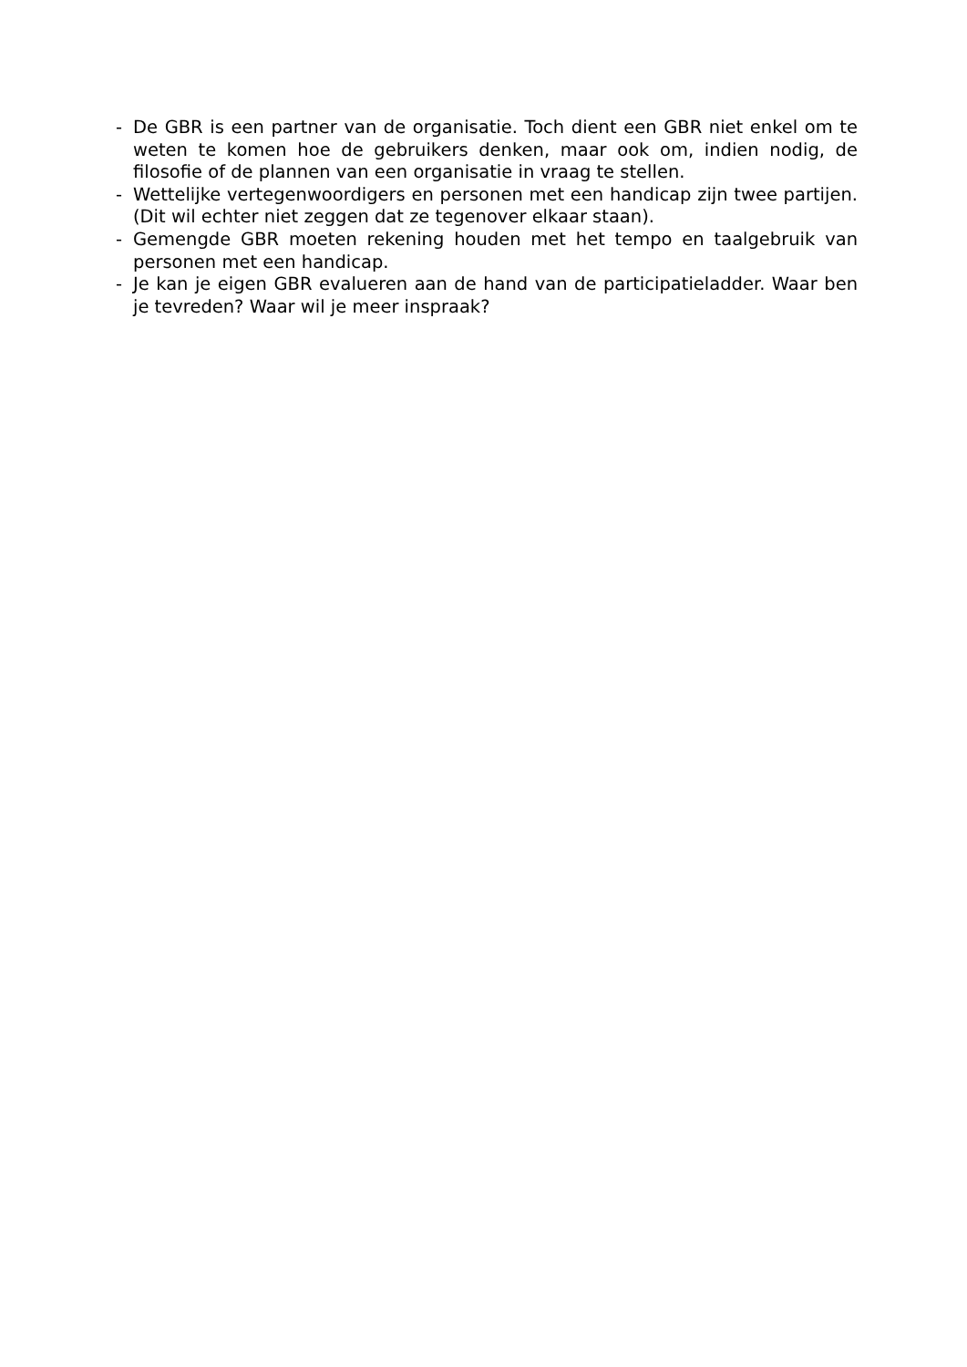- De GBR is een partner van de organisatie. Toch dient een GBR niet enkel om te weten te komen hoe de gebruikers denken, maar ook om, indien nodig, de filosofie of de plannen van een organisatie in vraag te stellen.
- Wettelijke vertegenwoordigers en personen met een handicap zijn twee partijen. (Dit wil echter niet zeggen dat ze tegenover elkaar staan).
- Gemengde GBR moeten rekening houden met het tempo en taalgebruik van personen met een handicap.
- Je kan je eigen GBR evalueren aan de hand van de participatieladder. Waar ben je tevreden? Waar wil je meer inspraak?